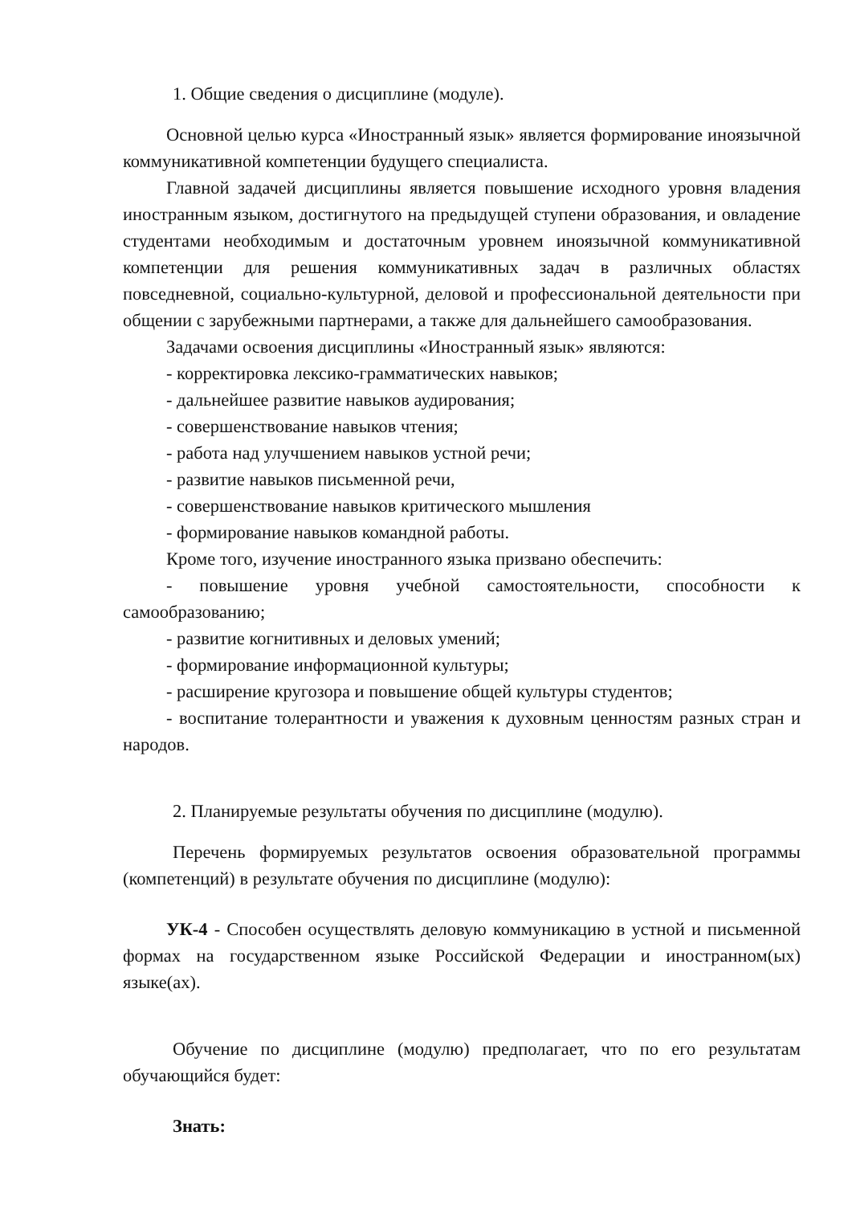1. Общие сведения о дисциплине (модуле).
Основной целью курса «Иностранный язык» является формирование иноязычной коммуникативной компетенции будущего специалиста.
Главной задачей дисциплины является повышение исходного уровня владения иностранным языком, достигнутого на предыдущей ступени образования, и овладение студентами необходимым и достаточным уровнем иноязычной коммуникативной компетенции для решения коммуникативных задач в различных областях повседневной, социально-культурной, деловой и профессиональной деятельности при общении с зарубежными партнерами, а также для дальнейшего самообразования.
Задачами освоения дисциплины «Иностранный язык» являются:
- корректировка лексико-грамматических навыков;
- дальнейшее развитие навыков аудирования;
- совершенствование навыков чтения;
- работа над улучшением навыков устной речи;
- развитие навыков письменной речи,
- совершенствование навыков критического мышления
- формирование навыков командной работы.
Кроме того, изучение иностранного языка призвано обеспечить:
- повышение уровня учебной самостоятельности, способности к самообразованию;
- развитие когнитивных и деловых умений;
- формирование информационной культуры;
- расширение кругозора и повышение общей культуры студентов;
- воспитание толерантности и уважения к духовным ценностям разных стран и народов.
2. Планируемые результаты обучения по дисциплине (модулю).
Перечень формируемых результатов освоения образовательной программы (компетенций) в результате обучения по дисциплине (модулю):
УК-4 - Способен осуществлять деловую коммуникацию в устной и письменной формах на государственном языке Российской Федерации и иностранном(ых) языке(ах).
Обучение по дисциплине (модулю) предполагает, что по его результатам обучающийся будет:
Знать: